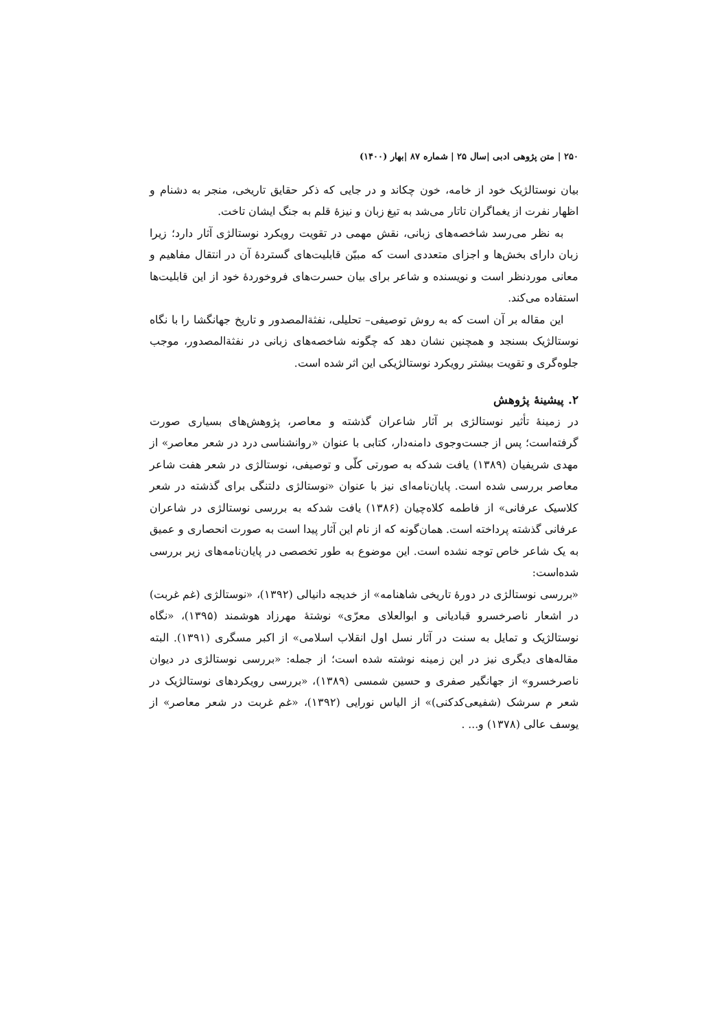۲۵۰ | متن پژوهی ادبی |سال ۲۵ | شماره ۸۷ |بهار (۱۴۰۰)
بیان نوستالژیک خود از خامه، خون چکاند و در جایی که ذکر حقایق تاریخی، منجر به دشنام و اظهار نفرت از یغماگران تاتار می‌شد به تیغ زبان و نیزهٔ قلم به جنگ ایشان تاخت.
به نظر می‌رسد شاخصه‌های زبانی، نقش مهمی در تقویت رویکرد نوستالژی آثار دارد؛ زیرا زبان دارای بخش‌ها و اجزای متعددی است که مبیّن قابلیت‌های گستردهٔ آن در انتقال مفاهیم و معانی موردنظر است و نویسنده و شاعر برای بیان حسرت‌های فروخوردهٔ خود از این قابلیت‌ها استفاده می‌کند.
این مقاله بر آن است که به روش توصیفی– تحلیلی، نفثةالمصدور و تاریخ جهانگشا را با نگاه نوستالژیک بسنجد و همچنین نشان دهد که چگونه شاخصه‌های زبانی در نفثةالمصدور، موجب جلوه‌گری و تقویت بیشتر رویکرد نوستالژیکی این اثر شده است.
۲. پیشینهٔ پژوهش
در زمینهٔ تأثیر نوستالژی بر آثار شاعران گذشته و معاصر، پژوهش‌های بسیاری صورت گرفته‌است؛ پس از جست‌وجوی دامنه‌دار، کتابی با عنوان «روانشناسی درد در شعر معاصر» از مهدی شریفیان (۱۳۸۹) یافت شدکه به صورتی کلّی و توصیفی، نوستالژی در شعر هفت شاعر معاصر بررسی شده است. پایان‌نامه‌ای نیز با عنوان «نوستالژی دلتنگی برای گذشته در شعر کلاسیک عرفانی» از فاطمه کلاه‌چیان (۱۳۸۶) یافت شدکه به بررسی نوستالژی در شاعران عرفانی گذشته پرداخته است. همان‌گونه که از نام این آثار پیدا است به صورت انحصاری و عمیق به یک شاعر خاص توجه نشده است. این موضوع به طور تخصصی در پایان‌نامه‌های زیر بررسی شده‌است:
«بررسی نوستالژی در دورهٔ تاریخی شاهنامه» از خدیجه دانیالی (۱۳۹۲)، «نوستالژی (غم غربت) در اشعار ناصرخسرو قبادیانی و ابوالعلای معرّی» نوشتهٔ مهرزاد هوشمند (۱۳۹۵)، «نگاه نوستالژیک و تمایل به سنت در آثار نسل اول انقلاب اسلامی» از اکبر مسگری (۱۳۹۱). البته مقاله‌های دیگری نیز در این زمینه نوشته شده است؛ از جمله: «بررسی نوستالژی در دیوان ناصرخسرو» از جهانگیر صفری و حسین شمسی (۱۳۸۹)، «بررسی رویکردهای نوستالژیک در شعر م سرشک (شفیعی‌کدکنی)» از الیاس نورایی (۱۳۹۲)، «غم غربت در شعر معاصر» از یوسف عالی (۱۳۷۸) و... .